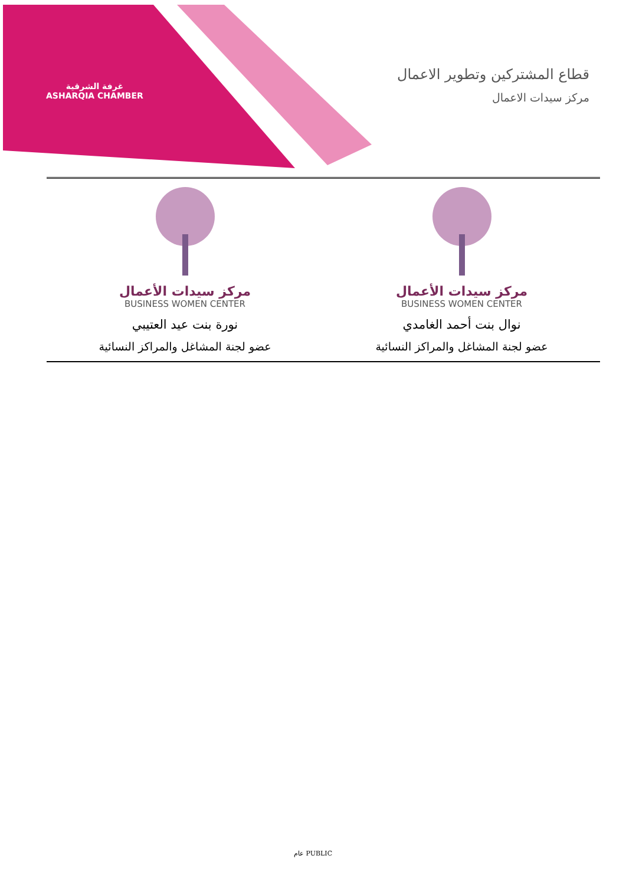غرفة الشرقية
ASHARQIA CHAMBER
قطاع المشتركين وتطوير الاعمال
مركز سيدات الاعمال
| مركز سيدات الأعمال BUSINESS WOMEN CENTER نوال بنت أحمد الغامدي عضو لجنة المشاغل والمراكز النسائية | مركز سيدات الأعمال BUSINESS WOMEN CENTER نورة بنت عيد العتيبي عضو لجنة المشاغل والمراكز النسائية |
عام PUBLIC